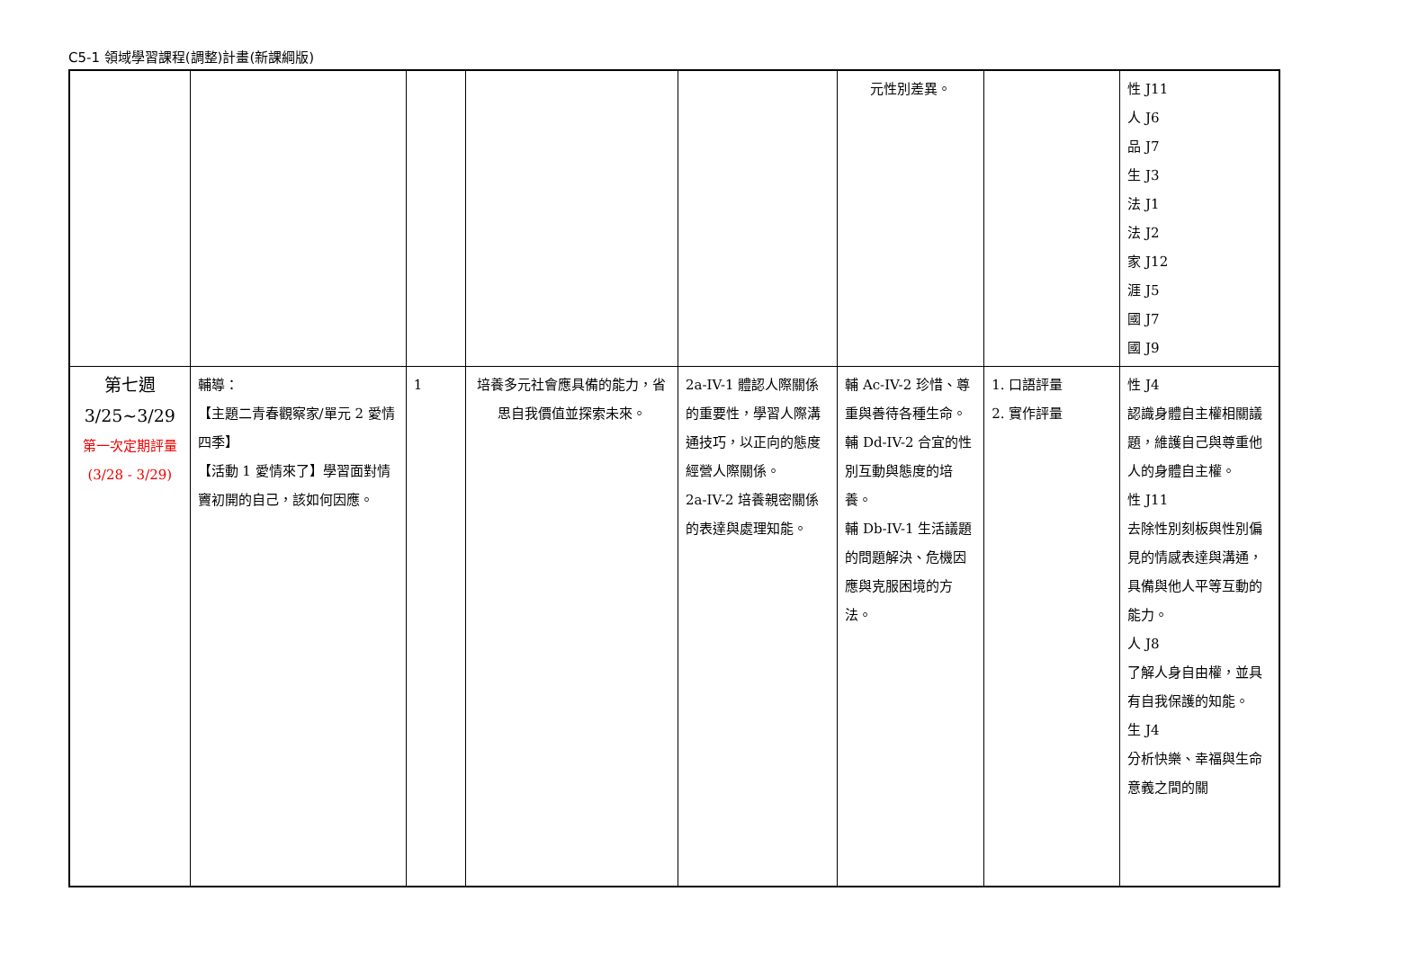C5-1 領域學習課程(調整)計畫(新課綱版)
| | | | | | 元性別差異。 | | 性 J11 人 J6 品 J7 生 J3 法 J1 法 J2 家 J12 涯 J5 國 J7 國 J9 |
| 第七週 3/25~3/29 第一次定期評量(3/28 - 3/29) | 輔導： 【主題二青春觀察家/單元 2 愛情四季】 【活動 1 愛情來了】學習面對情竇初開的自己，該如何因應。 | 1 | 培養多元社會應具備的能力，省思自我價值並探索未來。 | 2a-IV-1 體認人際關係的重要性，學習人際溝通技巧，以正向的態度經營人際關係。 2a-IV-2 培養親密關係的表達與處理知能。 | 輔 Ac-IV-2 珍惜、尊重與善待各種生命。 輔 Dd-IV-2 合宜的性別互動與態度的培養。 輔 Db-IV-1 生活議題的問題解決、危機因應與克服困境的方法。 | 1. 口語評量 2. 實作評量 | 性 J4 認識身體自主權相關議題，維護自己與尊重他人的身體自主權。 性 J11 去除性別刻板與性別偏見的情感表達與溝通，具備與他人平等互動的能力。 人 J8 了解人身自由權，並具有自我保護的知能。 生 J4 分析快樂、幸福與生命意義之間的關 |